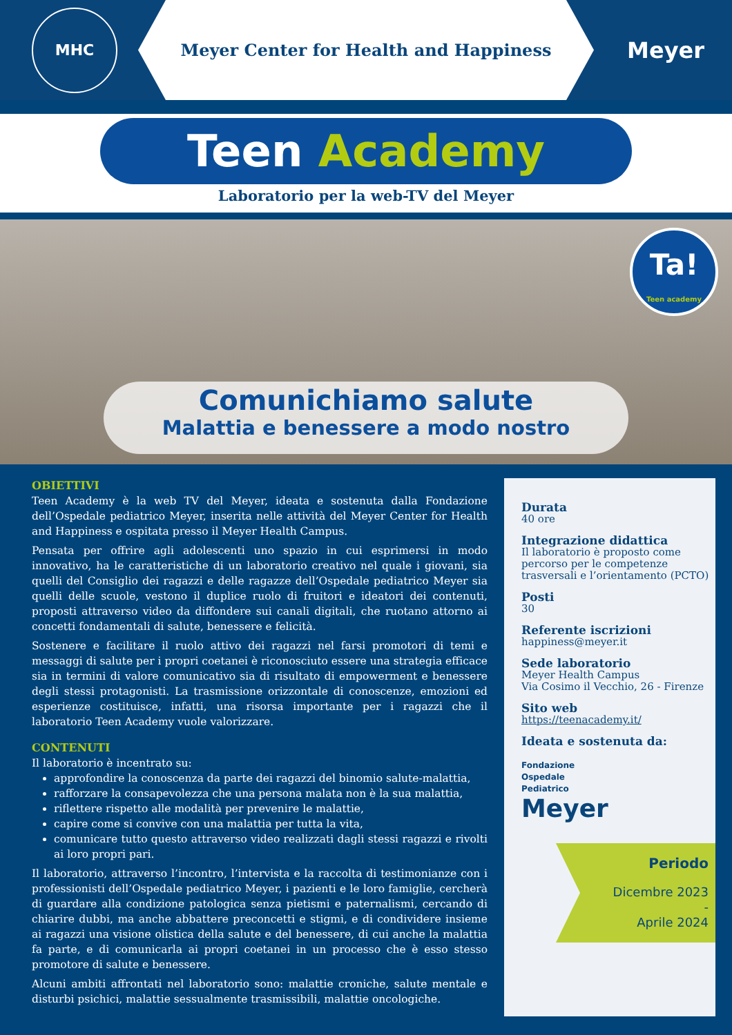MHC
Meyer Center for Health and Happiness
Meyer
Teen Academy
Laboratorio per la web-TV del Meyer
Ta!
Teen academy
Comunichiamo salute
Malattia e benessere a modo nostro
OBIETTIVI
Teen Academy è la web TV del Meyer, ideata e sostenuta dalla Fondazione dell’Ospedale pediatrico Meyer, inserita nelle attività del Meyer Center for Health and Happiness e ospitata presso il Meyer Health Campus.
Pensata per offrire agli adolescenti uno spazio in cui esprimersi in modo innovativo, ha le caratteristiche di un laboratorio creativo nel quale i giovani, sia quelli del Consiglio dei ragazzi e delle ragazze dell’Ospedale pediatrico Meyer sia quelli delle scuole, vestono il duplice ruolo di fruitori e ideatori dei contenuti, proposti attraverso video da diffondere sui canali digitali, che ruotano attorno ai concetti fondamentali di salute, benessere e felicità.
Sostenere e facilitare il ruolo attivo dei ragazzi nel farsi promotori di temi e messaggi di salute per i propri coetanei è riconosciuto essere una strategia efficace sia in termini di valore comunicativo sia di risultato di empowerment e benessere degli stessi protagonisti. La trasmissione orizzontale di conoscenze, emozioni ed esperienze costituisce, infatti, una risorsa importante per i ragazzi che il laboratorio Teen Academy vuole valorizzare.
CONTENUTI
Il laboratorio è incentrato su:
approfondire la conoscenza da parte dei ragazzi del binomio salute-malattia,
rafforzare la consapevolezza che una persona malata non è la sua malattia,
riflettere rispetto alle modalità per prevenire le malattie,
capire come si convive con una malattia per tutta la vita,
comunicare tutto questo attraverso video realizzati dagli stessi ragazzi e rivolti ai loro propri pari.
Il laboratorio, attraverso l’incontro, l’intervista e la raccolta di testimonianze con i professionisti dell’Ospedale pediatrico Meyer, i pazienti e le loro famiglie, cercherà di guardare alla condizione patologica senza pietismi e paternalismi, cercando di chiarire dubbi, ma anche abbattere preconcetti e stigmi, e di condividere insieme ai ragazzi una visione olistica della salute e del benessere, di cui anche la malattia fa parte, e di comunicarla ai propri coetanei in un processo che è esso stesso promotore di salute e benessere.
Alcuni ambiti affrontati nel laboratorio sono: malattie croniche, salute mentale e disturbi psichici, malattie sessualmente trasmissibili, malattie oncologiche.
Durata
40 ore
Integrazione didattica
Il laboratorio è proposto come percorso per le competenze trasversali e l’orientamento (PCTO)
Posti
30
Referente iscrizioni
happiness@meyer.it
Sede laboratorio
Meyer Health Campus
Via Cosimo il Vecchio, 26 - Firenze
Sito web
https://teenacademy.it/
Ideata e sostenuta da:
Fondazione
Ospedale
Pediatrico
Meyer
Periodo
Dicembre 2023
-
Aprile 2024